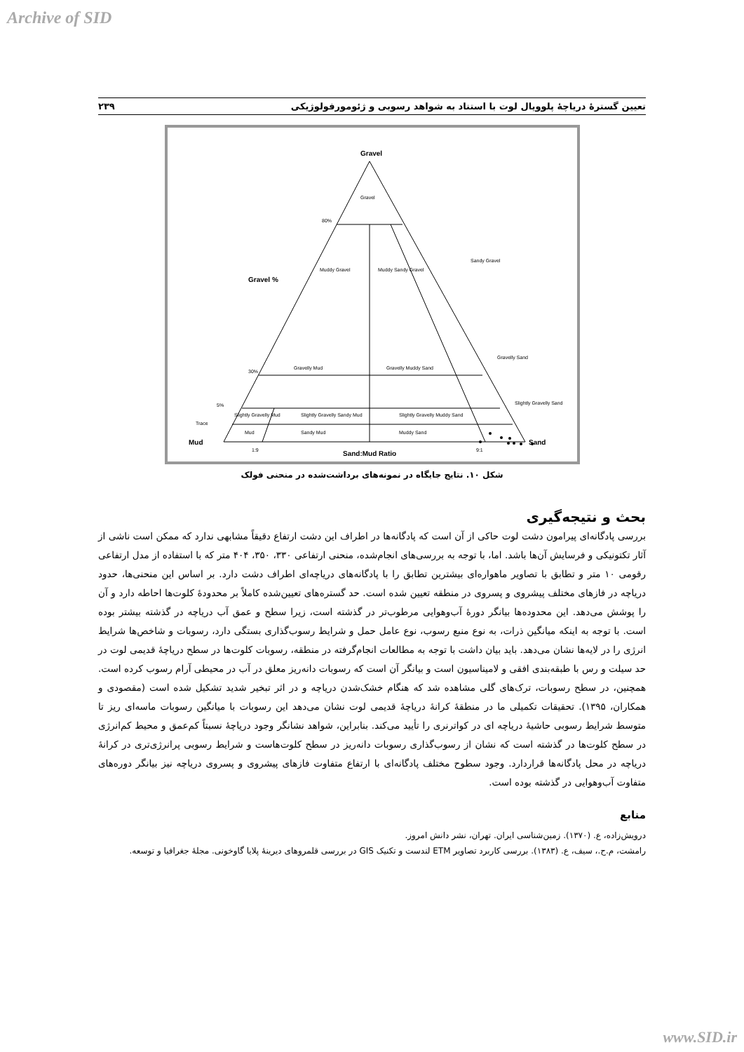Archive of SID
تعیین گسترهٔ دریاچهٔ پلوویال لوت با استناد به شواهد رسوبی و ژئومورفولوژیکی ۲۳۹
Gravel
Gravel %
Mud
Sand
Sand:Mud Ratio
Gravel
Muddy Gravel
Muddy Sandy Gravel
Gravelly Mud
Gravelly Muddy Sand
Slightly Gravelly Sandy Mud
Slightly Gravelly Muddy Sand
Slightly Gravelly Mud
Mud
Sandy Mud
Muddy Sand
Sandy Gravel
Gravelly Sand
Slightly Gravelly Sand
80%
30%
5%
Trace
1:9
9:1
شکل ۱۰. نتایج جایگاه در نمونه‌های برداشت‌شده در منحنی فولک
بحث و نتیجه‌گیری
بررسی پادگانه‌ای پیرامون دشت لوت حاکی از آن است که پادگانه‌ها در اطراف این دشت ارتفاع دقیقاً مشابهی ندارد که ممکن است ناشی از آثار تکتونیکی و فرسایش آن‌ها باشد. اما، با توجه به بررسی‌های انجام‌شده، منحنی ارتفاعی ۳۳۰، ۳۵۰، ۴۰۴ متر که با استفاده از مدل ارتفاعی رقومی ۱۰ متر و تطابق با تصاویر ماهواره‌ای بیشترین تطابق را با پادگانه‌های دریاچه‌ای اطراف دشت دارد. بر اساس این منحنی‌ها، حدود دریاچه در فازهای مختلف پیشروی و پسروی در منطقه تعیین شده است. حد گستره‌های تعیین‌شده کاملاً بر محدودهٔ کلوت‌ها احاطه دارد و آن را پوشش می‌دهد. این محدوده‌ها بیانگر دورهٔ آب‌وهوایی مرطوب‌تر در گذشته است، زیرا سطح و عمق آب دریاچه در گذشته بیشتر بوده است. با توجه به اینکه میانگین ذرات، به نوع منبع رسوب، نوع عامل حمل و شرایط رسوب‌گذاری بستگی دارد، رسوبات و شاخص‌ها شرایط انرژی را در لایه‌ها نشان می‌دهد. باید بیان داشت با توجه به مطالعات انجام‌گرفته در منطقه، رسوبات کلوت‌ها در سطح دریاچهٔ قدیمی لوت در حد سیلت و رس با طبقه‌بندی افقی و لامیناسیون است و بیانگر آن است که رسوبات دانه‌ریز معلق در آب در محیطی آرام رسوب کرده است. همچنین، در سطح رسوبات، ترک‌های گلی مشاهده شد که هنگام خشک‌شدن دریاچه و در اثر تبخیر شدید تشکیل شده است (مقصودی و همکاران، ۱۳۹۵). تحقیقات تکمیلی ما در منطقهٔ کرانهٔ دریاچهٔ قدیمی لوت نشان می‌دهد این رسوبات با میانگین رسوبات ماسه‌ای ریز تا متوسط شرایط رسوبی حاشیهٔ دریاچه ای در کواترنری را تأیید می‌کند. بنابراین، شواهد نشانگر وجود دریاچهٔ نسبتاً کم‌عمق و محیط کم‌انرژی در سطح کلوت‌ها در گذشته است که نشان از رسوب‌گذاری رسوبات دانه‌ریز در سطح کلوت‌هاست و شرایط رسوبی پرانرژی‌تری در کرانهٔ دریاچه در محل پادگانه‌ها قراردارد. وجود سطوح مختلف پادگانه‌ای با ارتفاع متفاوت فازهای پیشروی و پسروی دریاچه نیز بیانگر دوره‌های متفاوت آب‌وهوایی در گذشته بوده است.
منابع
درویش‌زاده، ع. (۱۳۷۰). زمین‌شناسی ایران. تهران، نشر دانش امروز.
رامشت، م.ح.، سیف، ع. (۱۳۸۳). بررسی کاربرد تصاویر ETM لندست و تکنیک GIS در بررسی قلمروهای دیرینهٔ پلایا گاوخونی. مجلهٔ جغرافیا و توسعه.
www.SID.ir